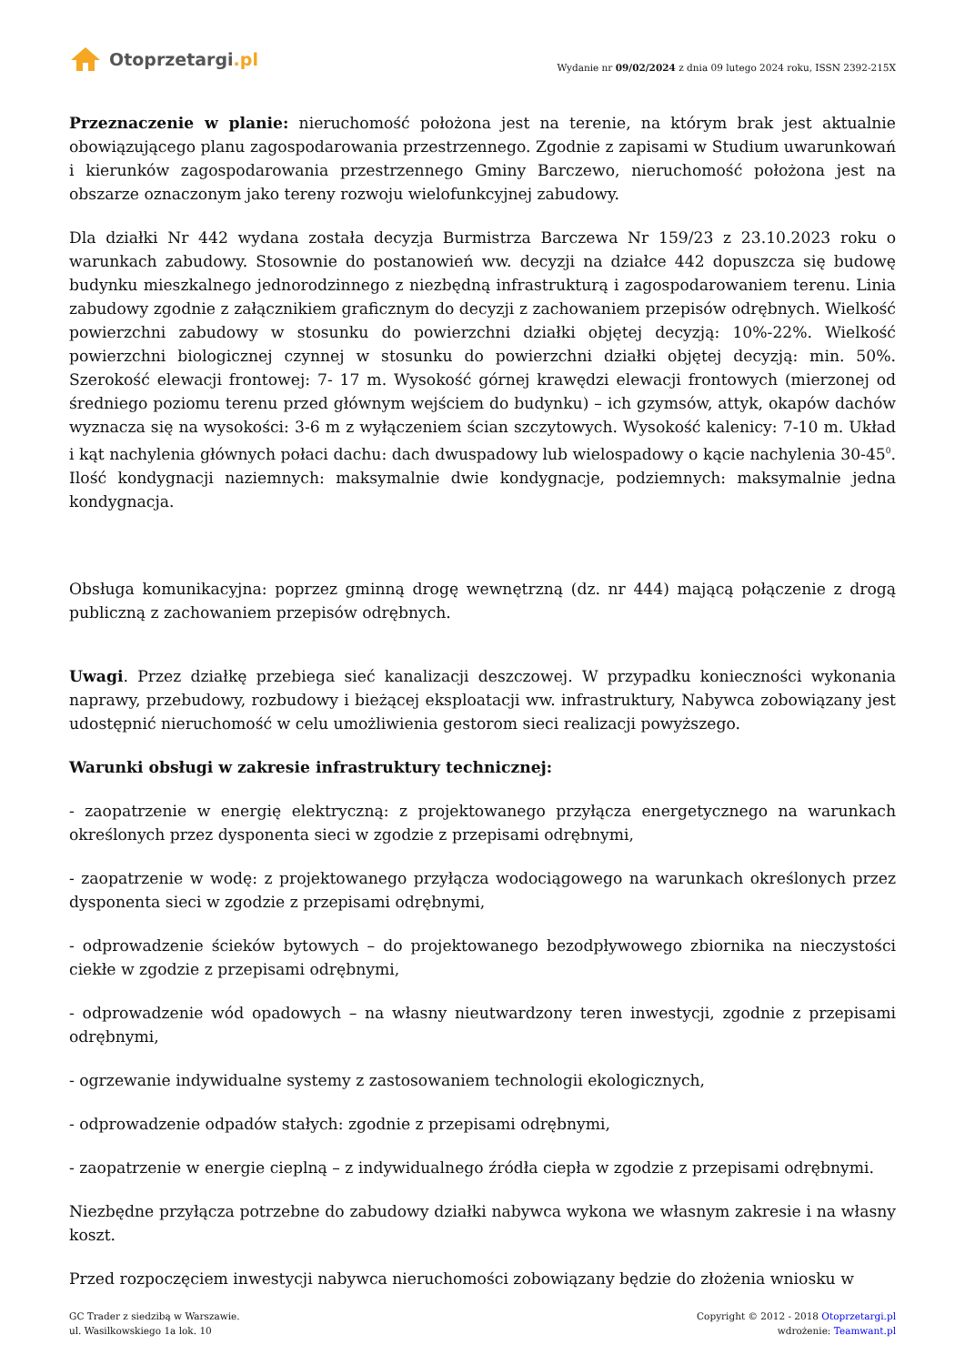Otoprzetargi.pl
Wydanie nr 09/02/2024 z dnia 09 lutego 2024 roku, ISSN 2392-215X
Przeznaczenie w planie: nieruchomość położona jest na terenie, na którym brak jest aktualnie obowiązującego planu zagospodarowania przestrzennego. Zgodnie z zapisami w Studium uwarunkowań i kierunków zagospodarowania przestrzennego Gminy Barczewo, nieruchomość położona jest na obszarze oznaczonym jako tereny rozwoju wielofunkcyjnej zabudowy.
Dla działki Nr 442 wydana została decyzja Burmistrza Barczewa Nr 159/23 z 23.10.2023 roku o warunkach zabudowy. Stosownie do postanowień ww. decyzji na działce 442 dopuszcza się budowę budynku mieszkalnego jednorodzinnego z niezbędną infrastrukturą i zagospodarowaniem terenu. Linia zabudowy zgodnie z załącznikiem graficznym do decyzji z zachowaniem przepisów odrębnych. Wielkość powierzchni zabudowy w stosunku do powierzchni działki objętej decyzją: 10%-22%. Wielkość powierzchni biologicznej czynnej w stosunku do powierzchni działki objętej decyzją: min. 50%. Szerokość elewacji frontowej: 7- 17 m. Wysokość górnej krawędzi elewacji frontowych (mierzonej od średniego poziomu terenu przed głównym wejściem do budynku) – ich gzymsów, attyk, okapów dachów wyznacza się na wysokości: 3-6 m z wyłączeniem ścian szczytowych. Wysokość kalenicy: 7-10 m. Układ i kąt nachylenia głównych połaci dachu: dach dwuspadowy lub wielospadowy o kącie nachylenia 30-45<sup>0</sup>. Ilość kondygnacji naziemnych: maksymalnie dwie kondygnacje, podziemnych: maksymalnie jedna kondygnacja.
Obsługa komunikacyjna: poprzez gminną drogę wewnętrzną (dz. nr 444) mającą połączenie z drogą publiczną z zachowaniem przepisów odrębnych.
Uwagi. Przez działkę przebiega sieć kanalizacji deszczowej. W przypadku konieczności wykonania naprawy, przebudowy, rozbudowy i bieżącej eksploatacji ww. infrastruktury, Nabywca zobowiązany jest udostępnić nieruchomość w celu umożliwienia gestorom sieci realizacji powyższego.
Warunki obsługi w zakresie infrastruktury technicznej:
- zaopatrzenie w energię elektryczną: z projektowanego przyłącza energetycznego na warunkach określonych przez dysponenta sieci w zgodzie z przepisami odrębnymi,
- zaopatrzenie w wodę: z projektowanego przyłącza wodociągowego na warunkach określonych przez dysponenta sieci w zgodzie z przepisami odrębnymi,
- odprowadzenie ścieków bytowych – do projektowanego bezodpływowego zbiornika na nieczystości ciekłe w zgodzie z przepisami odrębnymi,
- odprowadzenie wód opadowych – na własny nieutwardzony teren inwestycji, zgodnie z przepisami odrębnymi,
- ogrzewanie indywidualne systemy z zastosowaniem technologii ekologicznych,
- odprowadzenie odpadów stałych: zgodnie z przepisami odrębnymi,
- zaopatrzenie w energie cieplną – z indywidualnego źródła ciepła w zgodzie z przepisami odrębnymi.
Niezbędne przyłącza potrzebne do zabudowy działki nabywca wykona we własnym zakresie i na własny koszt.
Przed rozpoczęciem inwestycji nabywca nieruchomości zobowiązany będzie do złożenia wniosku w
GC Trader z siedzibą w Warszawie.
ul. Wasilkowskiego 1a lok. 10
Copyright © 2012 - 2018 Otoprzetargi.pl
wdrożenie: Teamwant.pl